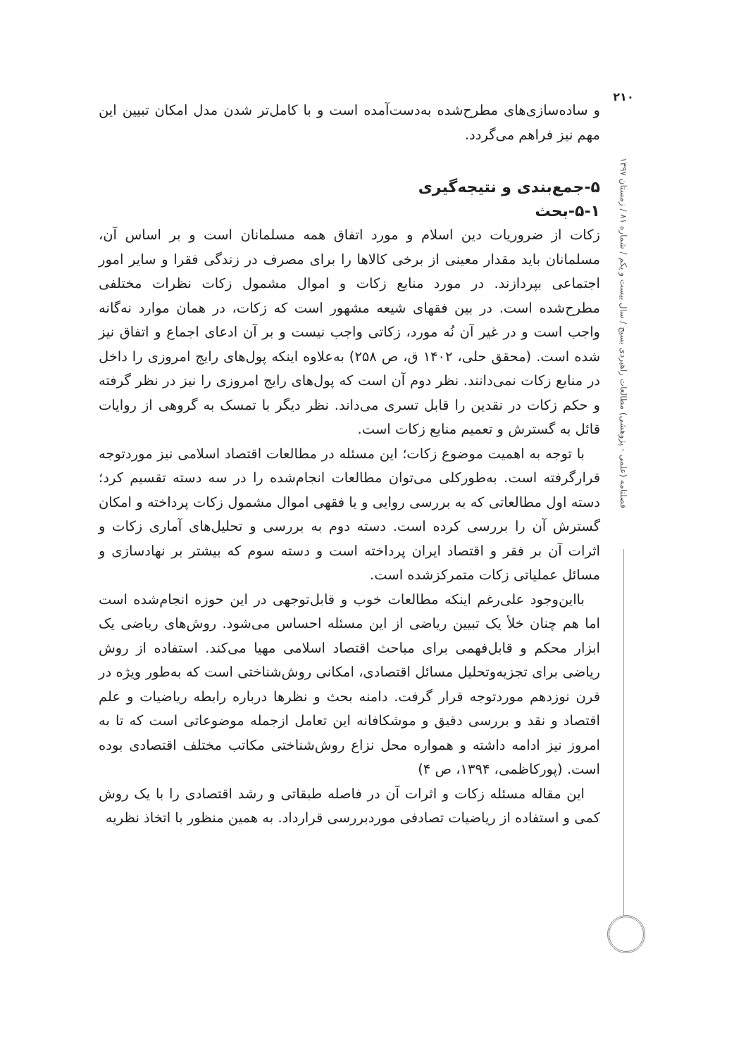۲۱۰
فصلنامه (علمی - پژوهشی) مطالعات راهبردی بسیج / سال بیست و یکم / شماره ۸۱ / زمستان ۱۳۹۷
و ساده‌سازی‌های مطرح‌شده به‌دست‌آمده است و با کامل‌تر شدن مدل امکان تبیین این مهم نیز فراهم می‌گردد.
۵-جمع‌بندی و نتیجه‌گیری
۵-۱-بحث
زکات از ضروریات دین اسلام و مورد اتفاق همه مسلمانان است و بر اساس آن، مسلمانان باید مقدار معینی از برخی کالاها را برای مصرف در زندگی فقرا و سایر امور اجتماعی بپردازند. در مورد منابع زکات و اموال مشمول زکات نظرات مختلفی مطرح‌شده است. در بین فقهای شیعه مشهور است که زکات، در همان موارد نه‌گانه واجب است و در غیر آن نُه مورد، زکاتی واجب نیست و بر آن ادعای اجماع و اتفاق نیز شده است. (محقق حلی، ۱۴۰۲ ق، ص ۲۵۸) به‌علاوه اینکه پول‌های رایج امروزی را داخل در منابع زکات نمی‌دانند. نظر دوم آن است که پول‌های رایج امروزی را نیز در نظر گرفته و حکم زکات در نقدین را قابل تسری می‌داند. نظر دیگر با تمسک به گروهی از روایات قائل به گسترش و تعمیم منابع زکات است.
با توجه به اهمیت موضوع زکات؛ این مسئله در مطالعات اقتصاد اسلامی نیز موردتوجه قرارگرفته است. به‌طورکلی می‌توان مطالعات انجام‌شده را در سه دسته تقسیم کرد؛ دسته اول مطالعاتی که به بررسی روایی و یا فقهی اموال مشمول زکات پرداخته و امکان گسترش آن را بررسی کرده است. دسته دوم به بررسی و تحلیل‌های آماری زکات و اثرات آن بر فقر و اقتصاد ایران پرداخته است و دسته سوم که بیشتر بر نهادسازی و مسائل عملیاتی زکات متمرکزشده است.
بااین‌وجود علی‌رغم اینکه مطالعات خوب و قابل‌توجهی در این حوزه انجام‌شده است اما هم چنان خلأ یک تبیین ریاضی از این مسئله احساس می‌شود. روش‌های ریاضی یک ابزار محکم و قابل‌فهمی برای مباحث اقتصاد اسلامی مهیا می‌کند. استفاده از روش ریاضی برای تجزیه‌وتحلیل مسائل اقتصادی، امکانی روش‌شناختی است که به‌طور ویژه در قرن نوزدهم موردتوجه قرار گرفت. دامنه بحث و نظرها درباره رابطه ریاضیات و علم اقتصاد و نقد و بررسی دقیق و موشکافانه این تعامل ازجمله موضوعاتی است که تا به امروز نیز ادامه داشته و همواره محل نزاع روش‌شناختی مکاتب مختلف اقتصادی بوده است. (پورکاظمی، ۱۳۹۴، ص ۴)
این مقاله مسئله زکات و اثرات آن در فاصله طبقاتی و رشد اقتصادی را با یک روش کمی و استفاده از ریاضیات تصادفی موردبررسی قرارداد. به همین منظور با اتخاذ نظریه